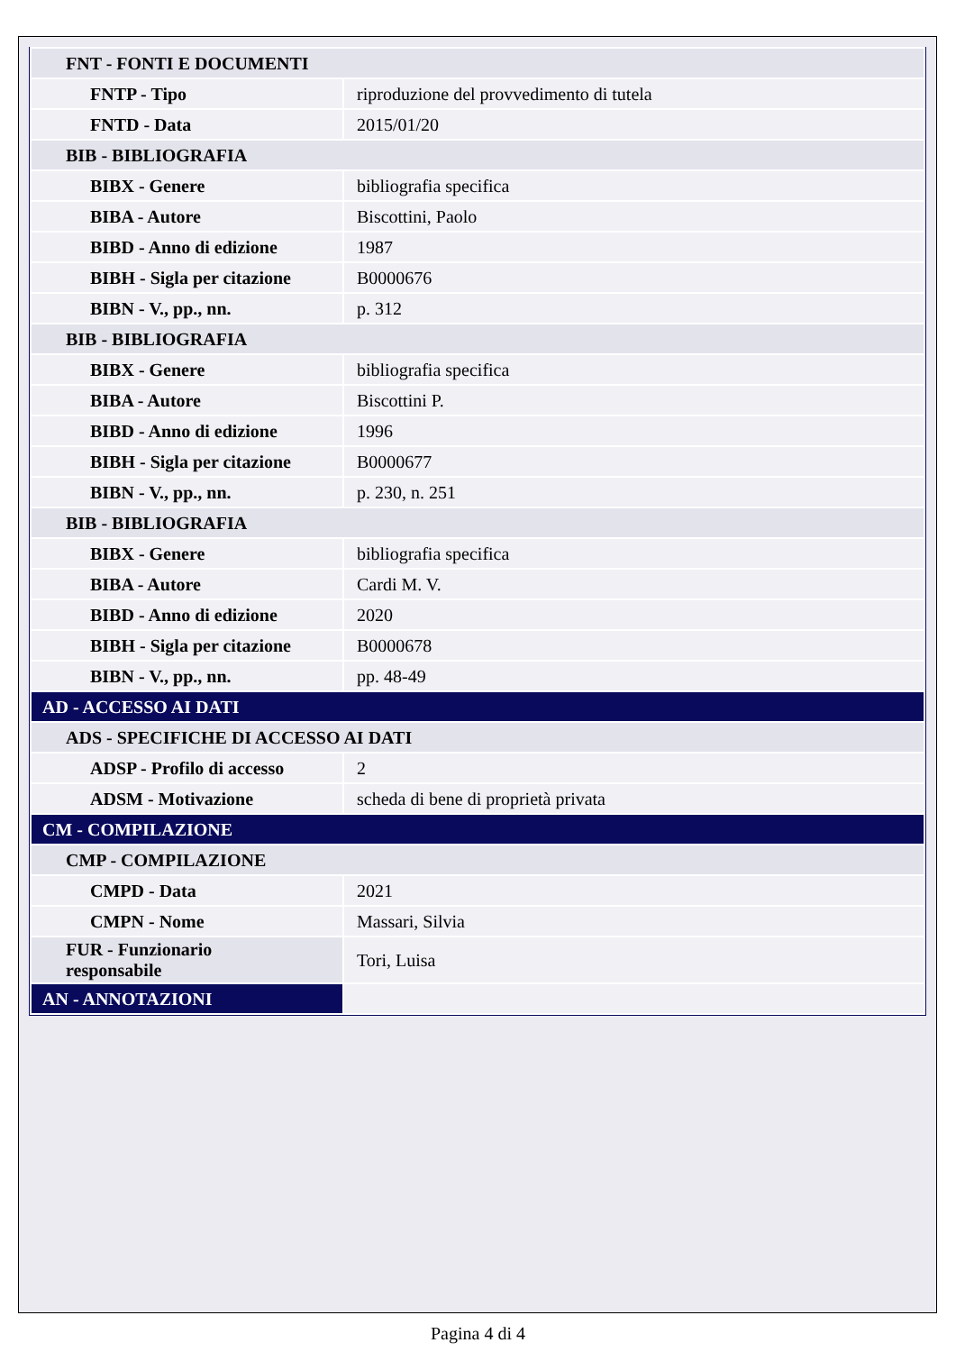| FNT - FONTI E DOCUMENTI | |
| FNTP - Tipo | riproduzione del provvedimento di tutela |
| FNTD - Data | 2015/01/20 |
| BIB - BIBLIOGRAFIA | |
| BIBX - Genere | bibliografia specifica |
| BIBA - Autore | Biscottini, Paolo |
| BIBD - Anno di edizione | 1987 |
| BIBH - Sigla per citazione | B0000676 |
| BIBN - V., pp., nn. | p. 312 |
| BIB - BIBLIOGRAFIA | |
| BIBX - Genere | bibliografia specifica |
| BIBA - Autore | Biscottini P. |
| BIBD - Anno di edizione | 1996 |
| BIBH - Sigla per citazione | B0000677 |
| BIBN - V., pp., nn. | p. 230, n. 251 |
| BIB - BIBLIOGRAFIA | |
| BIBX - Genere | bibliografia specifica |
| BIBA - Autore | Cardi M. V. |
| BIBD - Anno di edizione | 2020 |
| BIBH - Sigla per citazione | B0000678 |
| BIBN - V., pp., nn. | pp. 48-49 |
| AD - ACCESSO AI DATI | |
| ADS - SPECIFICHE DI ACCESSO AI DATI | |
| ADSP - Profilo di accesso | 2 |
| ADSM - Motivazione | scheda di bene di proprietà privata |
| CM - COMPILAZIONE | |
| CMP - COMPILAZIONE | |
| CMPD - Data | 2021 |
| CMPN - Nome | Massari, Silvia |
| FUR - Funzionario responsabile | Tori, Luisa |
| AN - ANNOTAZIONI | |
Pagina 4 di 4